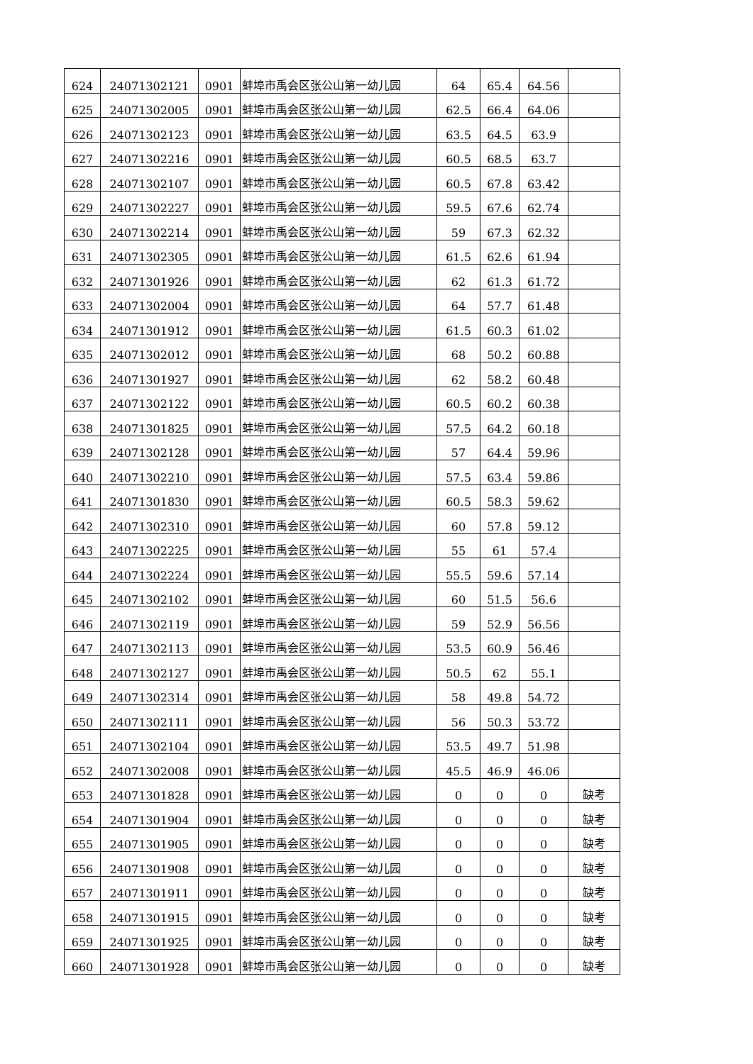| 624 | 24071302121 | 0901 | 蚌埠市禹会区张公山第一幼儿园 | 64 | 65.4 | 64.56 | |
| 625 | 24071302005 | 0901 | 蚌埠市禹会区张公山第一幼儿园 | 62.5 | 66.4 | 64.06 | |
| 626 | 24071302123 | 0901 | 蚌埠市禹会区张公山第一幼儿园 | 63.5 | 64.5 | 63.9 | |
| 627 | 24071302216 | 0901 | 蚌埠市禹会区张公山第一幼儿园 | 60.5 | 68.5 | 63.7 | |
| 628 | 24071302107 | 0901 | 蚌埠市禹会区张公山第一幼儿园 | 60.5 | 67.8 | 63.42 | |
| 629 | 24071302227 | 0901 | 蚌埠市禹会区张公山第一幼儿园 | 59.5 | 67.6 | 62.74 | |
| 630 | 24071302214 | 0901 | 蚌埠市禹会区张公山第一幼儿园 | 59 | 67.3 | 62.32 | |
| 631 | 24071302305 | 0901 | 蚌埠市禹会区张公山第一幼儿园 | 61.5 | 62.6 | 61.94 | |
| 632 | 24071301926 | 0901 | 蚌埠市禹会区张公山第一幼儿园 | 62 | 61.3 | 61.72 | |
| 633 | 24071302004 | 0901 | 蚌埠市禹会区张公山第一幼儿园 | 64 | 57.7 | 61.48 | |
| 634 | 24071301912 | 0901 | 蚌埠市禹会区张公山第一幼儿园 | 61.5 | 60.3 | 61.02 | |
| 635 | 24071302012 | 0901 | 蚌埠市禹会区张公山第一幼儿园 | 68 | 50.2 | 60.88 | |
| 636 | 24071301927 | 0901 | 蚌埠市禹会区张公山第一幼儿园 | 62 | 58.2 | 60.48 | |
| 637 | 24071302122 | 0901 | 蚌埠市禹会区张公山第一幼儿园 | 60.5 | 60.2 | 60.38 | |
| 638 | 24071301825 | 0901 | 蚌埠市禹会区张公山第一幼儿园 | 57.5 | 64.2 | 60.18 | |
| 639 | 24071302128 | 0901 | 蚌埠市禹会区张公山第一幼儿园 | 57 | 64.4 | 59.96 | |
| 640 | 24071302210 | 0901 | 蚌埠市禹会区张公山第一幼儿园 | 57.5 | 63.4 | 59.86 | |
| 641 | 24071301830 | 0901 | 蚌埠市禹会区张公山第一幼儿园 | 60.5 | 58.3 | 59.62 | |
| 642 | 24071302310 | 0901 | 蚌埠市禹会区张公山第一幼儿园 | 60 | 57.8 | 59.12 | |
| 643 | 24071302225 | 0901 | 蚌埠市禹会区张公山第一幼儿园 | 55 | 61 | 57.4 | |
| 644 | 24071302224 | 0901 | 蚌埠市禹会区张公山第一幼儿园 | 55.5 | 59.6 | 57.14 | |
| 645 | 24071302102 | 0901 | 蚌埠市禹会区张公山第一幼儿园 | 60 | 51.5 | 56.6 | |
| 646 | 24071302119 | 0901 | 蚌埠市禹会区张公山第一幼儿园 | 59 | 52.9 | 56.56 | |
| 647 | 24071302113 | 0901 | 蚌埠市禹会区张公山第一幼儿园 | 53.5 | 60.9 | 56.46 | |
| 648 | 24071302127 | 0901 | 蚌埠市禹会区张公山第一幼儿园 | 50.5 | 62 | 55.1 | |
| 649 | 24071302314 | 0901 | 蚌埠市禹会区张公山第一幼儿园 | 58 | 49.8 | 54.72 | |
| 650 | 24071302111 | 0901 | 蚌埠市禹会区张公山第一幼儿园 | 56 | 50.3 | 53.72 | |
| 651 | 24071302104 | 0901 | 蚌埠市禹会区张公山第一幼儿园 | 53.5 | 49.7 | 51.98 | |
| 652 | 24071302008 | 0901 | 蚌埠市禹会区张公山第一幼儿园 | 45.5 | 46.9 | 46.06 | |
| 653 | 24071301828 | 0901 | 蚌埠市禹会区张公山第一幼儿园 | 0 | 0 | 0 | 缺考 |
| 654 | 24071301904 | 0901 | 蚌埠市禹会区张公山第一幼儿园 | 0 | 0 | 0 | 缺考 |
| 655 | 24071301905 | 0901 | 蚌埠市禹会区张公山第一幼儿园 | 0 | 0 | 0 | 缺考 |
| 656 | 24071301908 | 0901 | 蚌埠市禹会区张公山第一幼儿园 | 0 | 0 | 0 | 缺考 |
| 657 | 24071301911 | 0901 | 蚌埠市禹会区张公山第一幼儿园 | 0 | 0 | 0 | 缺考 |
| 658 | 24071301915 | 0901 | 蚌埠市禹会区张公山第一幼儿园 | 0 | 0 | 0 | 缺考 |
| 659 | 24071301925 | 0901 | 蚌埠市禹会区张公山第一幼儿园 | 0 | 0 | 0 | 缺考 |
| 660 | 24071301928 | 0901 | 蚌埠市禹会区张公山第一幼儿园 | 0 | 0 | 0 | 缺考 |